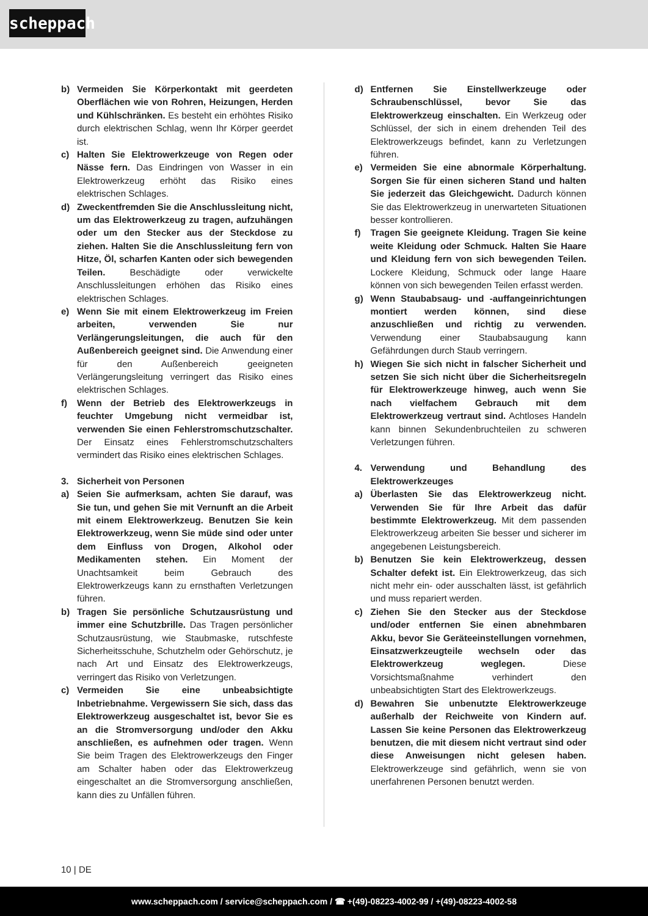scheppach
b) Vermeiden Sie Körperkontakt mit geerdeten Oberflächen wie von Rohren, Heizungen, Herden und Kühlschränken. Es besteht ein erhöhtes Risiko durch elektrischen Schlag, wenn Ihr Körper geerdet ist.
c) Halten Sie Elektrowerkzeuge von Regen oder Nässe fern. Das Eindringen von Wasser in ein Elektrowerkzeug erhöht das Risiko eines elektrischen Schlages.
d) Zweckentfremden Sie die Anschlussleitung nicht, um das Elektrowerkzeug zu tragen, aufzuhängen oder um den Stecker aus der Steckdose zu ziehen. Halten Sie die Anschlussleitung fern von Hitze, Öl, scharfen Kanten oder sich bewegenden Teilen. Beschädigte oder verwickelte Anschlussleitungen erhöhen das Risiko eines elektrischen Schlages.
e) Wenn Sie mit einem Elektrowerkzeug im Freien arbeiten, verwenden Sie nur Verlängerungsleitungen, die auch für den Außenbereich geeignet sind. Die Anwendung einer für den Außenbereich geeigneten Verlängerungsleitung verringert das Risiko eines elektrischen Schlages.
f) Wenn der Betrieb des Elektrowerkzeugs in feuchter Umgebung nicht vermeidbar ist, verwenden Sie einen Fehlerstromschutzschalter. Der Einsatz eines Fehlerstromschutzschalters vermindert das Risiko eines elektrischen Schlages.
3. Sicherheit von Personen
a) Seien Sie aufmerksam, achten Sie darauf, was Sie tun, und gehen Sie mit Vernunft an die Arbeit mit einem Elektrowerkzeug. Benutzen Sie kein Elektrowerkzeug, wenn Sie müde sind oder unter dem Einfluss von Drogen, Alkohol oder Medikamenten stehen. Ein Moment der Unachtsamkeit beim Gebrauch des Elektrowerkzeugs kann zu ernsthaften Verletzungen führen.
b) Tragen Sie persönliche Schutzausrüstung und immer eine Schutzbrille. Das Tragen persönlicher Schutzausrüstung, wie Staubmaske, rutschfeste Sicherheitsschuhe, Schutzhelm oder Gehörschutz, je nach Art und Einsatz des Elektrowerkzeugs, verringert das Risiko von Verletzungen.
c) Vermeiden Sie eine unbeabsichtigte Inbetriebnahme. Vergewissern Sie sich, dass das Elektrowerkzeug ausgeschaltet ist, bevor Sie es an die Stromversorgung und/oder den Akku anschließen, es aufnehmen oder tragen. Wenn Sie beim Tragen des Elektrowerkzeugs den Finger am Schalter haben oder das Elektrowerkzeug eingeschaltet an die Stromversorgung anschließen, kann dies zu Unfällen führen.
d) Entfernen Sie Einstellwerkzeuge oder Schraubenschlüssel, bevor Sie das Elektrowerkzeug einschalten. Ein Werkzeug oder Schlüssel, der sich in einem drehenden Teil des Elektrowerkzeugs befindet, kann zu Verletzungen führen.
e) Vermeiden Sie eine abnormale Körperhaltung. Sorgen Sie für einen sicheren Stand und halten Sie jederzeit das Gleichgewicht. Dadurch können Sie das Elektrowerkzeug in unerwarteten Situationen besser kontrollieren.
f) Tragen Sie geeignete Kleidung. Tragen Sie keine weite Kleidung oder Schmuck. Halten Sie Haare und Kleidung fern von sich bewegenden Teilen. Lockere Kleidung, Schmuck oder lange Haare können von sich bewegenden Teilen erfasst werden.
g) Wenn Staubabsaug- und -auffangeinrichtungen montiert werden können, sind diese anzuschließen und richtig zu verwenden. Verwendung einer Staubabsaugung kann Gefährdungen durch Staub verringern.
h) Wiegen Sie sich nicht in falscher Sicherheit und setzen Sie sich nicht über die Sicherheitsregeln für Elektrowerkzeuge hinweg, auch wenn Sie nach vielfachem Gebrauch mit dem Elektrowerkzeug vertraut sind. Achtloses Handeln kann binnen Sekundenbruchteilen zu schweren Verletzungen führen.
4. Verwendung und Behandlung des Elektrowerkzeuges
a) Überlasten Sie das Elektrowerkzeug nicht. Verwenden Sie für Ihre Arbeit das dafür bestimmte Elektrowerkzeug. Mit dem passenden Elektrowerkzeug arbeiten Sie besser und sicherer im angegebenen Leistungsbereich.
b) Benutzen Sie kein Elektrowerkzeug, dessen Schalter defekt ist. Ein Elektrowerkzeug, das sich nicht mehr ein- oder ausschalten lässt, ist gefährlich und muss repariert werden.
c) Ziehen Sie den Stecker aus der Steckdose und/oder entfernen Sie einen abnehmbaren Akku, bevor Sie Geräteeinstellungen vornehmen, Einsatzwerkzeugteile wechseln oder das Elektrowerkzeug weglegen. Diese Vorsichtsmaßnahme verhindert den unbeabsichtigten Start des Elektrowerkzeugs.
d) Bewahren Sie unbenutzte Elektrowerkzeuge außerhalb der Reichweite von Kindern auf. Lassen Sie keine Personen das Elektrowerkzeug benutzen, die mit diesem nicht vertraut sind oder diese Anweisungen nicht gelesen haben. Elektrowerkzeuge sind gefährlich, wenn sie von unerfahrenen Personen benutzt werden.
10 | DE
www.scheppach.com / service@scheppach.com / ☎ +(49)-08223-4002-99 / +(49)-08223-4002-58